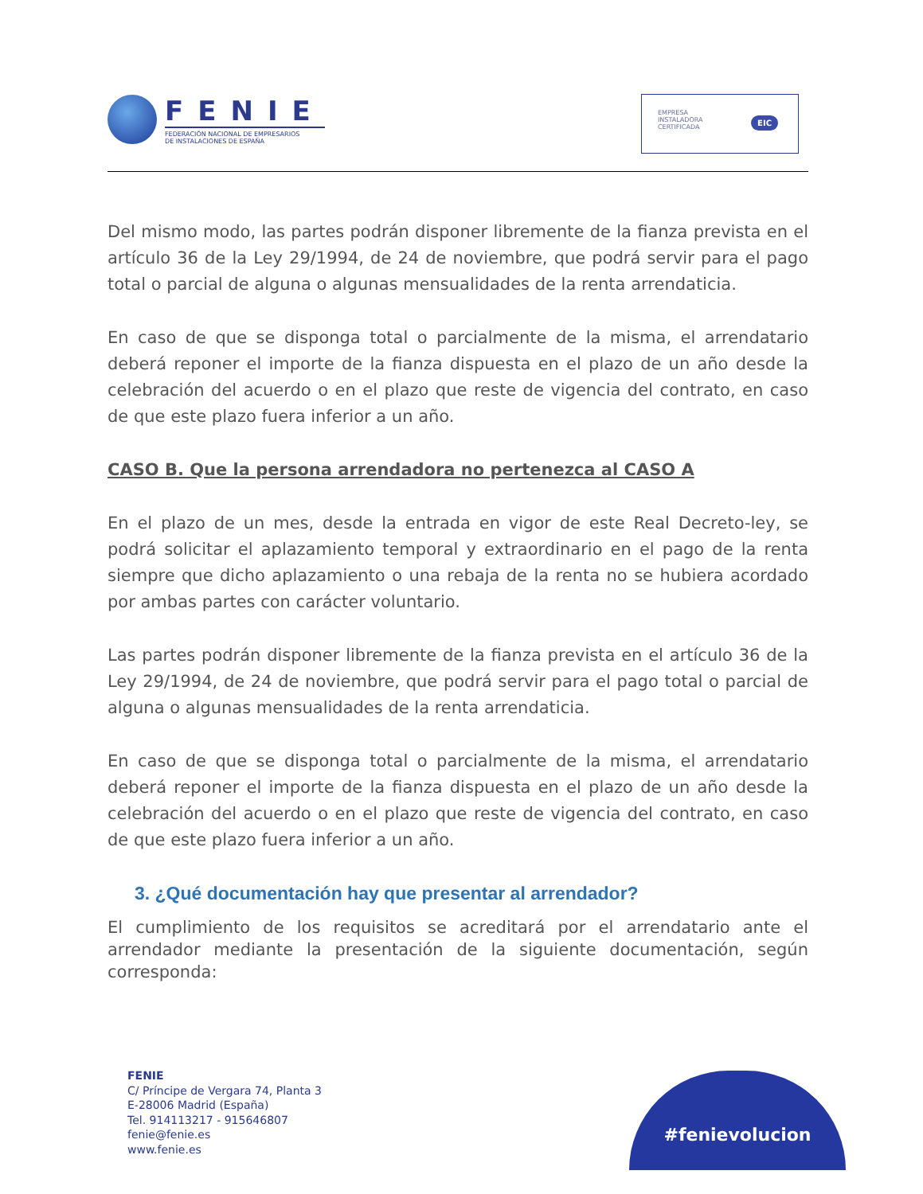FENIE FEDERACIÓN NACIONAL DE EMPRESARIOS
DE INSTALACIONES DE ESPAÑA
EMPRESA
INSTALADORA
CERTIFICADA
EIC
Del mismo modo, las partes podrán disponer libremente de la fianza prevista en el artículo 36 de la Ley 29/1994, de 24 de noviembre, que podrá servir para el pago total o parcial de alguna o algunas mensualidades de la renta arrendaticia.
En caso de que se disponga total o parcialmente de la misma, el arrendatario deberá reponer el importe de la fianza dispuesta en el plazo de un año desde la celebración del acuerdo o en el plazo que reste de vigencia del contrato, en caso de que este plazo fuera inferior a un año.
CASO B. Que la persona arrendadora no pertenezca al CASO A
En el plazo de un mes, desde la entrada en vigor de este Real Decreto-ley, se podrá solicitar el aplazamiento temporal y extraordinario en el pago de la renta siempre que dicho aplazamiento o una rebaja de la renta no se hubiera acordado por ambas partes con carácter voluntario.
Las partes podrán disponer libremente de la fianza prevista en el artículo 36 de la Ley 29/1994, de 24 de noviembre, que podrá servir para el pago total o parcial de alguna o algunas mensualidades de la renta arrendaticia.
En caso de que se disponga total o parcialmente de la misma, el arrendatario deberá reponer el importe de la fianza dispuesta en el plazo de un año desde la celebración del acuerdo o en el plazo que reste de vigencia del contrato, en caso de que este plazo fuera inferior a un año.
3. ¿Qué documentación hay que presentar al arrendador?
El cumplimiento de los requisitos se acreditará por el arrendatario ante el arrendador mediante la presentación de la siguiente documentación, según corresponda:
FENIE
C/ Príncipe de Vergara 74, Planta 3
E-28006 Madrid (España)
Tel. 914113217 - 915646807
fenie@fenie.es
www.fenie.es
#fenievolucion